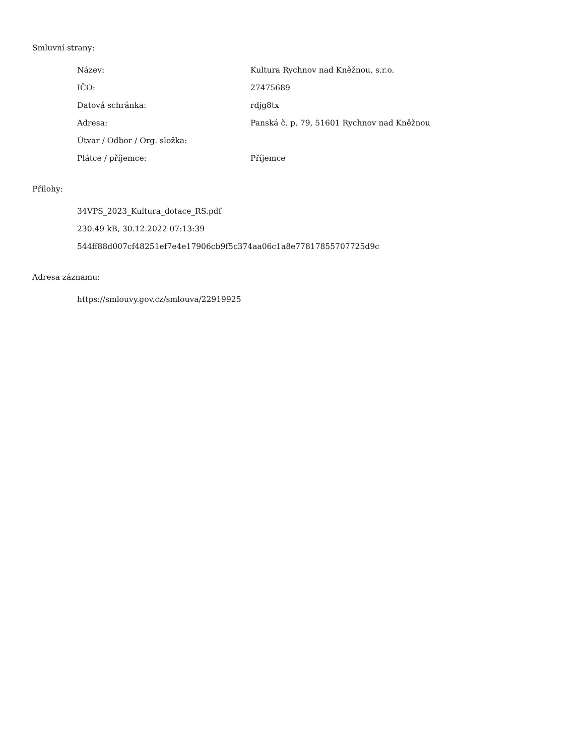Smluvní strany:
| Název: | Kultura Rychnov nad Kněžnou, s.r.o. |
| IČO: | 27475689 |
| Datová schránka: | rdjg8tx |
| Adresa: | Panská č. p. 79, 51601 Rychnov nad Kněžnou |
| Útvar / Odbor / Org. složka: | |
| Plátce / příjemce: | Příjemce |
Přílohy:
34VPS_2023_Kultura_dotace_RS.pdf
230.49 kB, 30.12.2022 07:13:39
544ff88d007cf48251ef7e4e17906cb9f5c374aa06c1a8e77817855707725d9c
Adresa záznamu:
https://smlouvy.gov.cz/smlouva/22919925